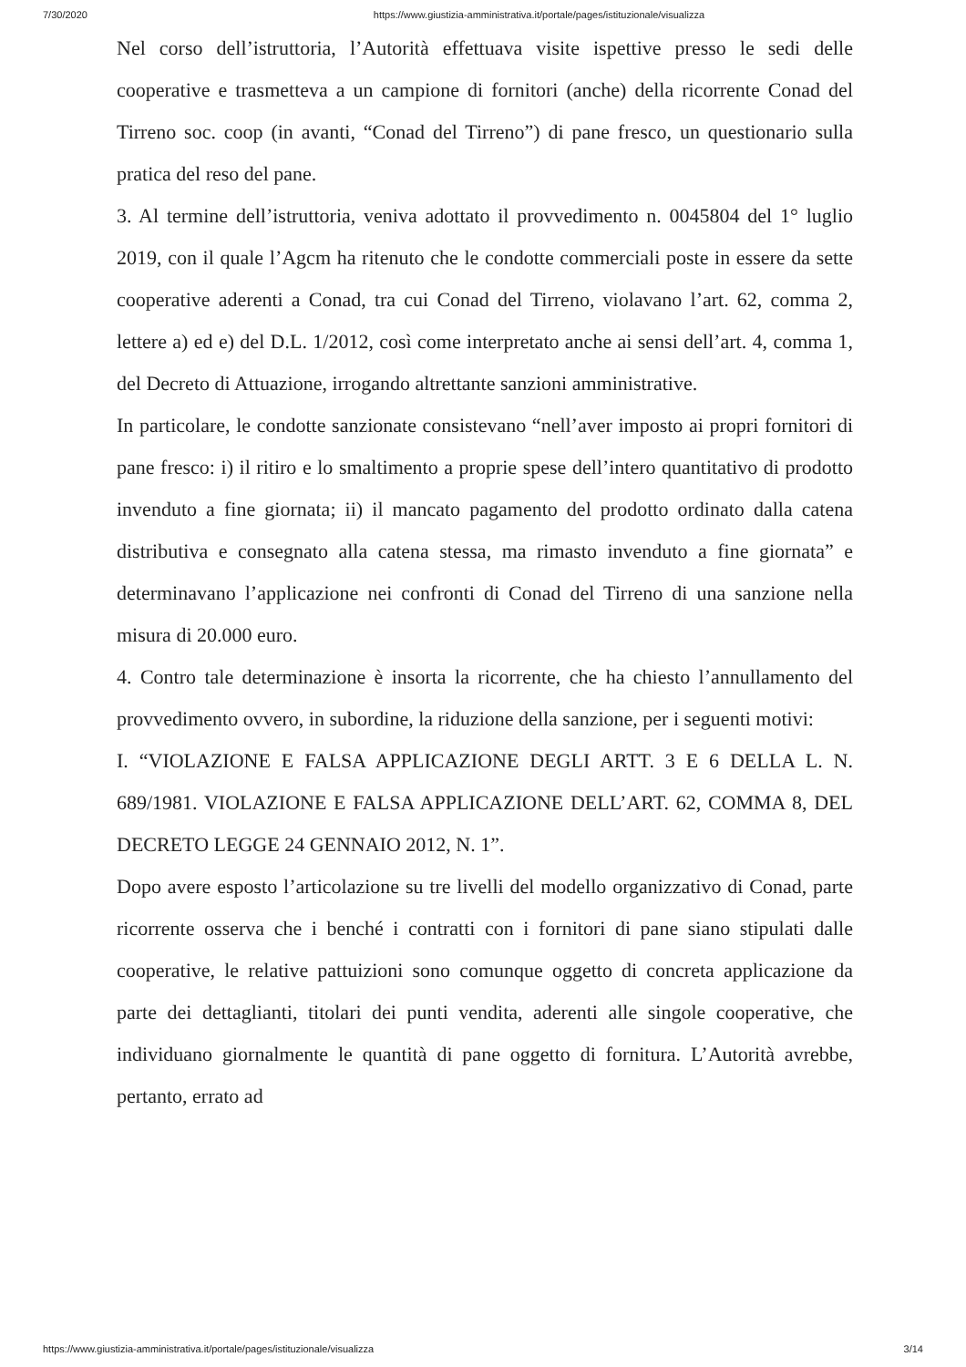7/30/2020 https://www.giustizia-amministrativa.it/portale/pages/istituzionale/visualizza
Nel corso dell’istruttoria, l’Autorità effettuava visite ispettive presso le sedi delle cooperative e trasmetteva a un campione di fornitori (anche) della ricorrente Conad del Tirreno soc. coop (in avanti, “Conad del Tirreno”) di pane fresco, un questionario sulla pratica del reso del pane.
3. Al termine dell’istruttoria, veniva adottato il provvedimento n. 0045804 del 1° luglio 2019, con il quale l’Agcm ha ritenuto che le condotte commerciali poste in essere da sette cooperative aderenti a Conad, tra cui Conad del Tirreno, violavano l’art. 62, comma 2, lettere a) ed e) del D.L. 1/2012, così come interpretato anche ai sensi dell’art. 4, comma 1, del Decreto di Attuazione, irrogando altrettante sanzioni amministrative.
In particolare, le condotte sanzionate consistevano “nell’aver imposto ai propri fornitori di pane fresco: i) il ritiro e lo smaltimento a proprie spese dell’intero quantitativo di prodotto invenduto a fine giornata; ii) il mancato pagamento del prodotto ordinato dalla catena distributiva e consegnato alla catena stessa, ma rimasto invenduto a fine giornata” e determinavano l’applicazione nei confronti di Conad del Tirreno di una sanzione nella misura di 20.000 euro.
4. Contro tale determinazione è insorta la ricorrente, che ha chiesto l’annullamento del provvedimento ovvero, in subordine, la riduzione della sanzione, per i seguenti motivi:
I. “VIOLAZIONE E FALSA APPLICAZIONE DEGLI ARTT. 3 E 6 DELLA L. N. 689/1981. VIOLAZIONE E FALSA APPLICAZIONE DELL’ART. 62, COMMA 8, DEL DECRETO LEGGE 24 GENNAIO 2012, N. 1”.
Dopo avere esposto l’articolazione su tre livelli del modello organizzativo di Conad, parte ricorrente osserva che i benché i contratti con i fornitori di pane siano stipulati dalle cooperative, le relative pattuizioni sono comunque oggetto di concreta applicazione da parte dei dettaglianti, titolari dei punti vendita, aderenti alle singole cooperative, che individuano giornalmente le quantità di pane oggetto di fornitura. L’Autorità avrebbe, pertanto, errato ad
https://www.giustizia-amministrativa.it/portale/pages/istituzionale/visualizza 3/14